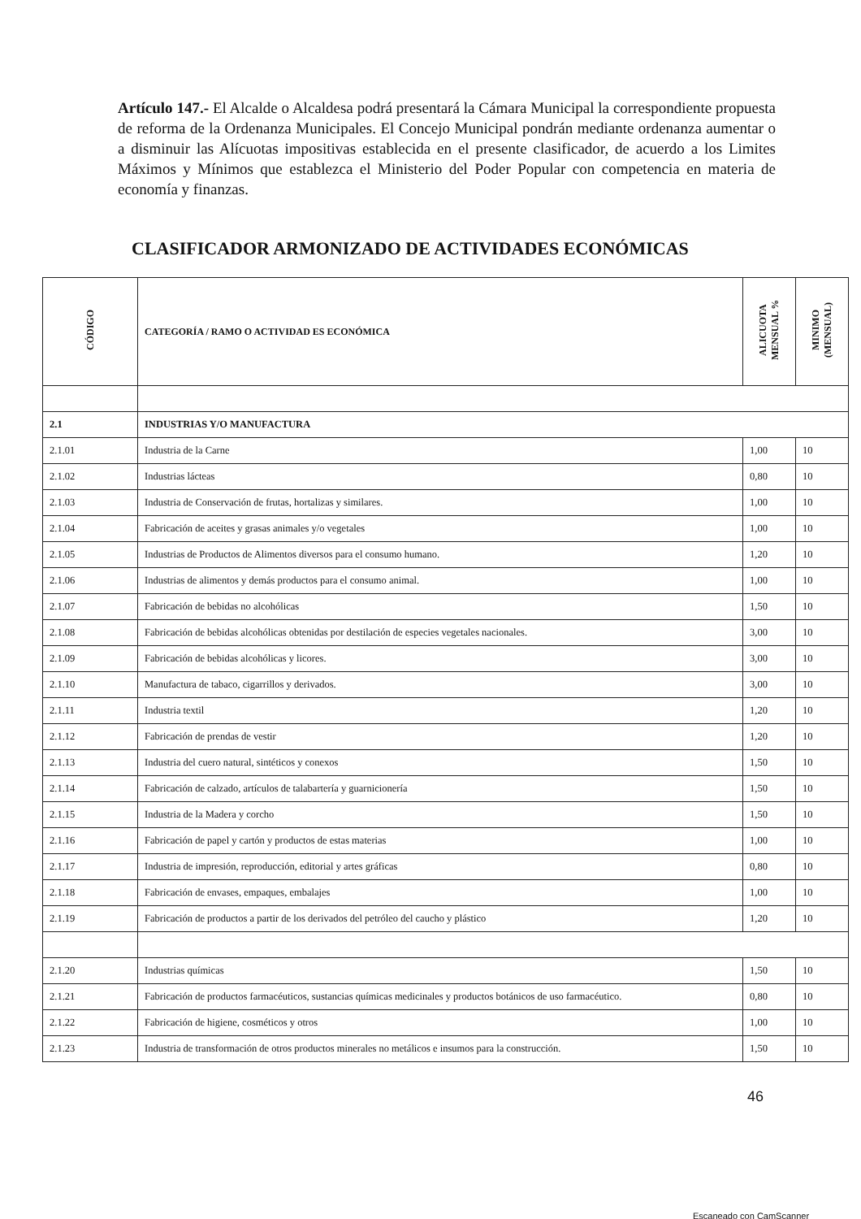Artículo 147.- El Alcalde o Alcaldesa podrá presentará la Cámara Municipal la correspondiente propuesta de reforma de la Ordenanza Municipales. El Concejo Municipal pondrán mediante ordenanza aumentar o a disminuir las Alícuotas impositivas establecida en el presente clasificador, de acuerdo a los Limites Máximos y Mínimos que establezca el Ministerio del Poder Popular con competencia en materia de economía y finanzas.
CLASIFICADOR ARMONIZADO DE ACTIVIDADES ECONÓMICAS
| CÓDIGO | CATEGORÍA / RAMO O ACTIVIDAD ES ECONÓMICA | ALICUOTA MENSUAL % | MINIMO (MENSUAL) |
| --- | --- | --- | --- |
| 2.1 | INDUSTRIAS Y/O MANUFACTURA | | |
| 2.1.01 | Industria de la Carne | 1,00 | 10 |
| 2.1.02 | Industrias lácteas | 0,80 | 10 |
| 2.1.03 | Industria de Conservación de frutas, hortalizas y similares. | 1,00 | 10 |
| 2.1.04 | Fabricación de aceites y grasas animales y/o vegetales | 1,00 | 10 |
| 2.1.05 | Industrias de Productos de Alimentos diversos para el consumo humano. | 1,20 | 10 |
| 2.1.06 | Industrias de alimentos y demás productos para el consumo animal. | 1,00 | 10 |
| 2.1.07 | Fabricación de bebidas no alcohólicas | 1,50 | 10 |
| 2.1.08 | Fabricación de bebidas alcohólicas obtenidas por destilación de especies vegetales nacionales. | 3,00 | 10 |
| 2.1.09 | Fabricación de bebidas alcohólicas y licores. | 3,00 | 10 |
| 2.1.10 | Manufactura de tabaco, cigarrillos y derivados. | 3,00 | 10 |
| 2.1.11 | Industria textil | 1,20 | 10 |
| 2.1.12 | Fabricación de prendas de vestir | 1,20 | 10 |
| 2.1.13 | Industria del cuero natural, sintéticos y conexos | 1,50 | 10 |
| 2.1.14 | Fabricación de calzado, artículos de talabartería y guarnicionería | 1,50 | 10 |
| 2.1.15 | Industria de la Madera y corcho | 1,50 | 10 |
| 2.1.16 | Fabricación de papel y cartón y productos de estas materias | 1,00 | 10 |
| 2.1.17 | Industria de impresión, reproducción, editorial y artes gráficas | 0,80 | 10 |
| 2.1.18 | Fabricación de envases, empaques, embalajes | 1,00 | 10 |
| 2.1.19 | Fabricación de productos a partir de los derivados del petróleo del caucho y plástico | 1,20 | 10 |
| 2.1.20 | Industrias químicas | 1,50 | 10 |
| 2.1.21 | Fabricación de productos farmacéuticos, sustancias químicas medicinales y productos botánicos de uso farmacéutico. | 0,80 | 10 |
| 2.1.22 | Fabricación de higiene, cosméticos y otros | 1,00 | 10 |
| 2.1.23 | Industria de transformación de otros productos minerales no metálicos e insumos para la construcción. | 1,50 | 10 |
46
Escaneado con CamScanner